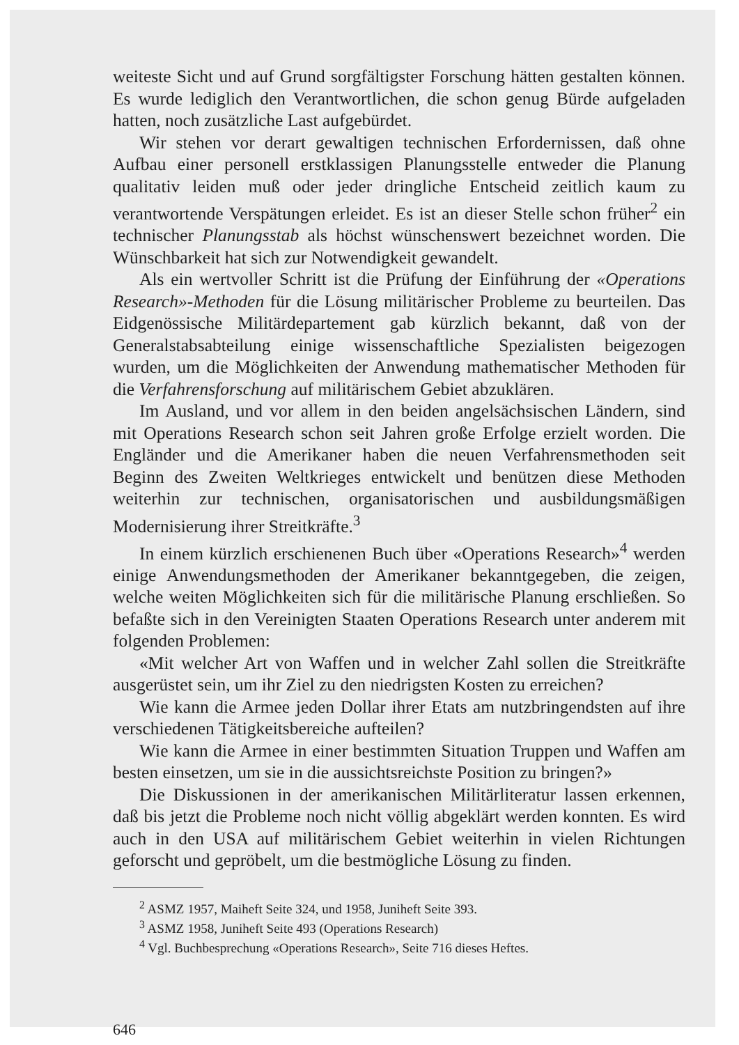weiteste Sicht und auf Grund sorgfältigster Forschung hätten gestalten können. Es wurde lediglich den Verantwortlichen, die schon genug Bürde aufgeladen hatten, noch zusätzliche Last aufgebürdet.
Wir stehen vor derart gewaltigen technischen Erfordernissen, daß ohne Aufbau einer personell erstklassigen Planungsstelle entweder die Planung qualitativ leiden muß oder jeder dringliche Entscheid zeitlich kaum zu verantwortende Verspätungen erleidet. Es ist an dieser Stelle schon früher<sup>2</sup> ein technischer Planungsstab als höchst wünschenswert bezeichnet worden. Die Wünschbarkeit hat sich zur Notwendigkeit gewandelt.
Als ein wertvoller Schritt ist die Prüfung der Einführung der «Operations Research»-Methoden für die Lösung militärischer Probleme zu beurteilen. Das Eidgenössische Militärdepartement gab kürzlich bekannt, daß von der Generalstabsabteilung einige wissenschaftliche Spezialisten beigezogen wurden, um die Möglichkeiten der Anwendung mathematischer Methoden für die Verfahrensforschung auf militärischem Gebiet abzuklären.
Im Ausland, und vor allem in den beiden angelsächsischen Ländern, sind mit Operations Research schon seit Jahren große Erfolge erzielt worden. Die Engländer und die Amerikaner haben die neuen Verfahrensmethoden seit Beginn des Zweiten Weltkrieges entwickelt und benützen diese Methoden weiterhin zur technischen, organisatorischen und ausbildungsmäßigen Modernisierung ihrer Streitkräfte.<sup>3</sup>
In einem kürzlich erschienenen Buch über «Operations Research»<sup>4</sup> werden einige Anwendungsmethoden der Amerikaner bekanntgegeben, die zeigen, welche weiten Möglichkeiten sich für die militärische Planung erschließen. So befaßte sich in den Vereinigten Staaten Operations Research unter anderem mit folgenden Problemen:
«Mit welcher Art von Waffen und in welcher Zahl sollen die Streitkräfte ausgerüstet sein, um ihr Ziel zu den niedrigsten Kosten zu erreichen?
Wie kann die Armee jeden Dollar ihrer Etats am nutzbringendsten auf ihre verschiedenen Tätigkeitsbereiche aufteilen?
Wie kann die Armee in einer bestimmten Situation Truppen und Waffen am besten einsetzen, um sie in die aussichtsreichste Position zu bringen?»
Die Diskussionen in der amerikanischen Militärliteratur lassen erkennen, daß bis jetzt die Probleme noch nicht völlig abgeklärt werden konnten. Es wird auch in den USA auf militärischem Gebiet weiterhin in vielen Richtungen geforscht und gepröbelt, um die bestmögliche Lösung zu finden.
<sup>2</sup> ASMZ 1957, Maiheft Seite 324, und 1958, Juniheft Seite 393.
<sup>3</sup> ASMZ 1958, Juniheft Seite 493 (Operations Research)
<sup>4</sup> Vgl. Buchbesprechung «Operations Research», Seite 716 dieses Heftes.
646